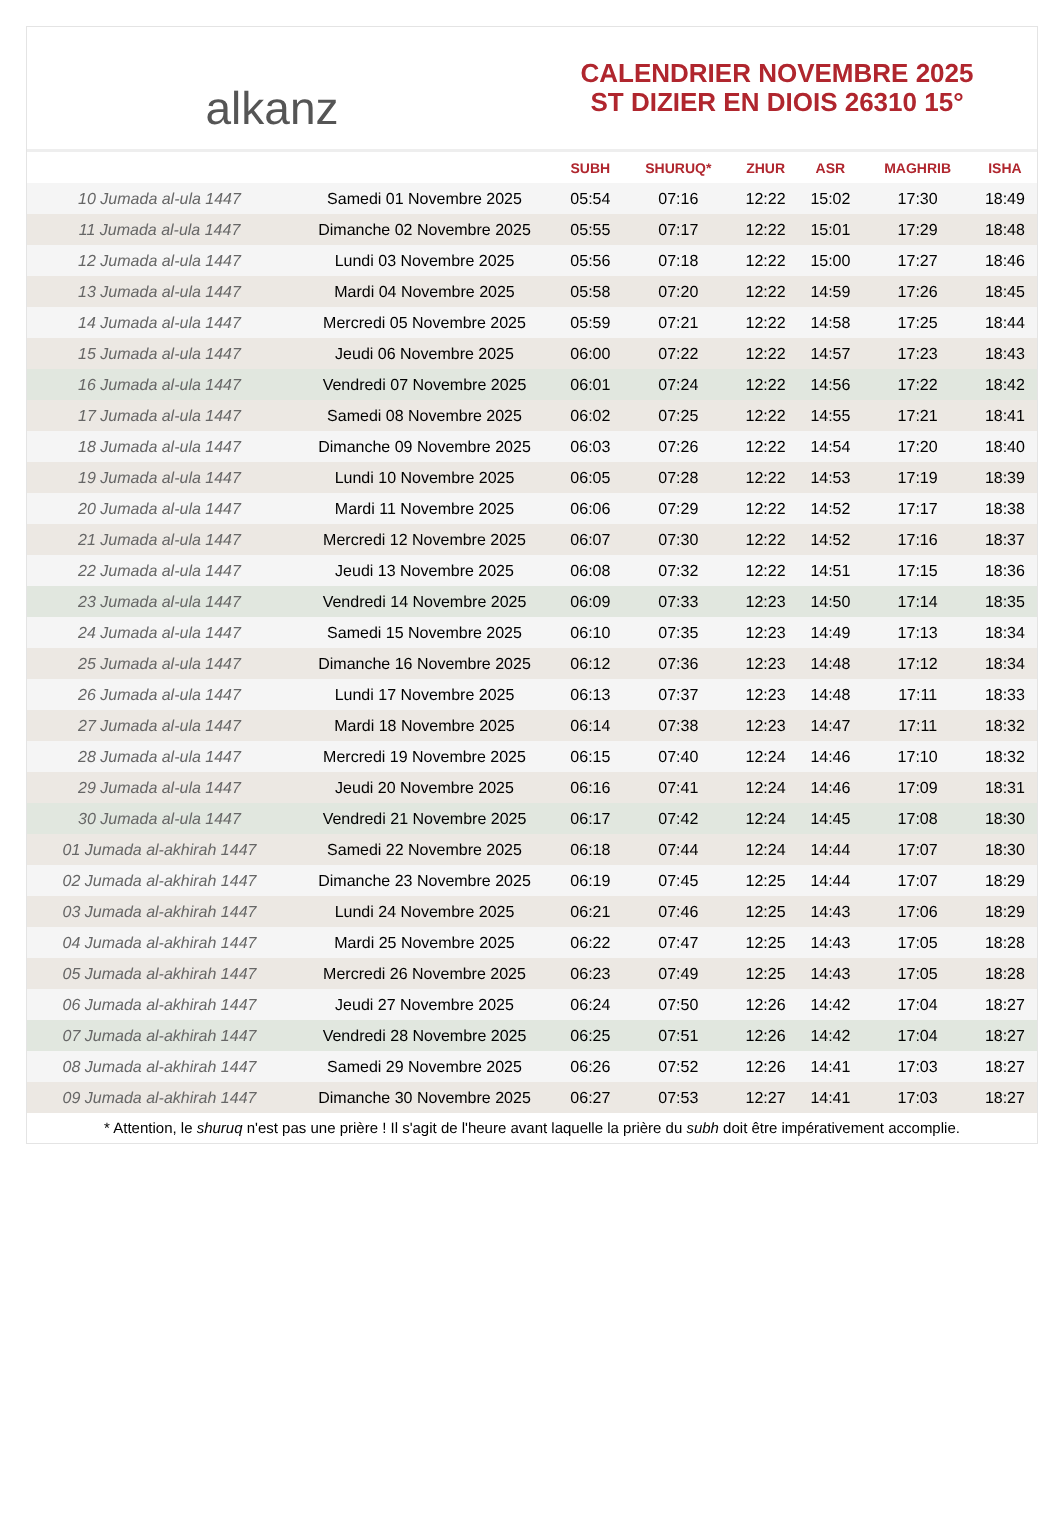alkanz
CALENDRIER NOVEMBRE 2025
ST DIZIER EN DIOIS 26310 15°
| | | SUBH | SHURUQ* | ZHUR | ASR | MAGHRIB | ISHA |
| --- | --- | --- | --- | --- | --- | --- | --- |
| 10 Jumada al-ula 1447 | Samedi 01 Novembre 2025 | 05:54 | 07:16 | 12:22 | 15:02 | 17:30 | 18:49 |
| 11 Jumada al-ula 1447 | Dimanche 02 Novembre 2025 | 05:55 | 07:17 | 12:22 | 15:01 | 17:29 | 18:48 |
| 12 Jumada al-ula 1447 | Lundi 03 Novembre 2025 | 05:56 | 07:18 | 12:22 | 15:00 | 17:27 | 18:46 |
| 13 Jumada al-ula 1447 | Mardi 04 Novembre 2025 | 05:58 | 07:20 | 12:22 | 14:59 | 17:26 | 18:45 |
| 14 Jumada al-ula 1447 | Mercredi 05 Novembre 2025 | 05:59 | 07:21 | 12:22 | 14:58 | 17:25 | 18:44 |
| 15 Jumada al-ula 1447 | Jeudi 06 Novembre 2025 | 06:00 | 07:22 | 12:22 | 14:57 | 17:23 | 18:43 |
| 16 Jumada al-ula 1447 | Vendredi 07 Novembre 2025 | 06:01 | 07:24 | 12:22 | 14:56 | 17:22 | 18:42 |
| 17 Jumada al-ula 1447 | Samedi 08 Novembre 2025 | 06:02 | 07:25 | 12:22 | 14:55 | 17:21 | 18:41 |
| 18 Jumada al-ula 1447 | Dimanche 09 Novembre 2025 | 06:03 | 07:26 | 12:22 | 14:54 | 17:20 | 18:40 |
| 19 Jumada al-ula 1447 | Lundi 10 Novembre 2025 | 06:05 | 07:28 | 12:22 | 14:53 | 17:19 | 18:39 |
| 20 Jumada al-ula 1447 | Mardi 11 Novembre 2025 | 06:06 | 07:29 | 12:22 | 14:52 | 17:17 | 18:38 |
| 21 Jumada al-ula 1447 | Mercredi 12 Novembre 2025 | 06:07 | 07:30 | 12:22 | 14:52 | 17:16 | 18:37 |
| 22 Jumada al-ula 1447 | Jeudi 13 Novembre 2025 | 06:08 | 07:32 | 12:22 | 14:51 | 17:15 | 18:36 |
| 23 Jumada al-ula 1447 | Vendredi 14 Novembre 2025 | 06:09 | 07:33 | 12:23 | 14:50 | 17:14 | 18:35 |
| 24 Jumada al-ula 1447 | Samedi 15 Novembre 2025 | 06:10 | 07:35 | 12:23 | 14:49 | 17:13 | 18:34 |
| 25 Jumada al-ula 1447 | Dimanche 16 Novembre 2025 | 06:12 | 07:36 | 12:23 | 14:48 | 17:12 | 18:34 |
| 26 Jumada al-ula 1447 | Lundi 17 Novembre 2025 | 06:13 | 07:37 | 12:23 | 14:48 | 17:11 | 18:33 |
| 27 Jumada al-ula 1447 | Mardi 18 Novembre 2025 | 06:14 | 07:38 | 12:23 | 14:47 | 17:11 | 18:32 |
| 28 Jumada al-ula 1447 | Mercredi 19 Novembre 2025 | 06:15 | 07:40 | 12:24 | 14:46 | 17:10 | 18:32 |
| 29 Jumada al-ula 1447 | Jeudi 20 Novembre 2025 | 06:16 | 07:41 | 12:24 | 14:46 | 17:09 | 18:31 |
| 30 Jumada al-ula 1447 | Vendredi 21 Novembre 2025 | 06:17 | 07:42 | 12:24 | 14:45 | 17:08 | 18:30 |
| 01 Jumada al-akhirah 1447 | Samedi 22 Novembre 2025 | 06:18 | 07:44 | 12:24 | 14:44 | 17:07 | 18:30 |
| 02 Jumada al-akhirah 1447 | Dimanche 23 Novembre 2025 | 06:19 | 07:45 | 12:25 | 14:44 | 17:07 | 18:29 |
| 03 Jumada al-akhirah 1447 | Lundi 24 Novembre 2025 | 06:21 | 07:46 | 12:25 | 14:43 | 17:06 | 18:29 |
| 04 Jumada al-akhirah 1447 | Mardi 25 Novembre 2025 | 06:22 | 07:47 | 12:25 | 14:43 | 17:05 | 18:28 |
| 05 Jumada al-akhirah 1447 | Mercredi 26 Novembre 2025 | 06:23 | 07:49 | 12:25 | 14:43 | 17:05 | 18:28 |
| 06 Jumada al-akhirah 1447 | Jeudi 27 Novembre 2025 | 06:24 | 07:50 | 12:26 | 14:42 | 17:04 | 18:27 |
| 07 Jumada al-akhirah 1447 | Vendredi 28 Novembre 2025 | 06:25 | 07:51 | 12:26 | 14:42 | 17:04 | 18:27 |
| 08 Jumada al-akhirah 1447 | Samedi 29 Novembre 2025 | 06:26 | 07:52 | 12:26 | 14:41 | 17:03 | 18:27 |
| 09 Jumada al-akhirah 1447 | Dimanche 30 Novembre 2025 | 06:27 | 07:53 | 12:27 | 14:41 | 17:03 | 18:27 |
* Attention, le shuruq n'est pas une prière ! Il s'agit de l'heure avant laquelle la prière du subh doit être impérativement accomplie.